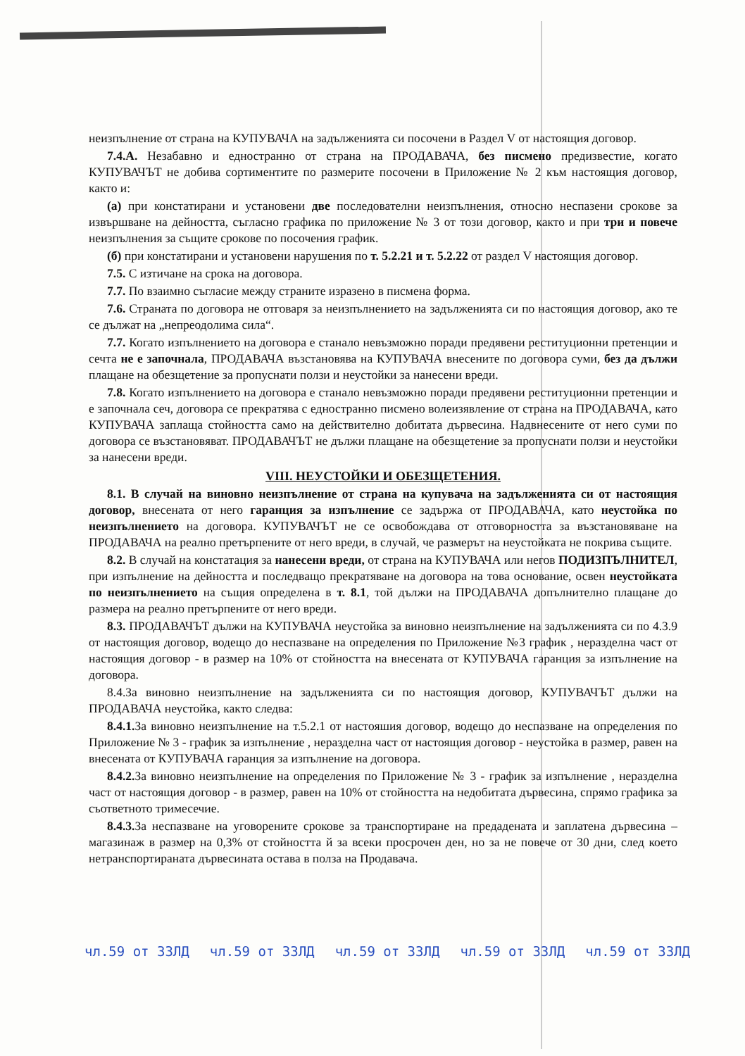неизпълнение от страна на КУПУВАЧА на задълженията си посочени в Раздел V от настоящия договор.
7.4.А. Незабавно и едностранно от страна на ПРОДАВАЧА, без писмено предизвестие, когато КУПУВАЧЪТ не добива сортиментите по размерите посочени в Приложение № 2 към настоящия договор, както и:
(а) при констатирани и установени две последователни неизпълнения, относно неспазени срокове за извършване на дейността, съгласно графика по приложение № 3 от този договор, както и при три и повече неизпълнения за същите срокове по посочения график.
(б) при констатирани и установени нарушения по т. 5.2.21 и т. 5.2.22 от раздел V настоящия договор.
7.5. С изтичане на срока на договора.
7.7. По взаимно съгласие между страните изразено в писмена форма.
7.6. Страната по договора не отговаря за неизпълнението на задълженията си по настоящия договор, ако те се дължат на „непреодолима сила“.
7.7. Когато изпълнението на договора е станало невъзможно поради предявени реституционни претенции и сечта не е започнала, ПРОДАВАЧА възстановява на КУПУВАЧА внесените по договора суми, без да дължи плащане на обезщетение за пропуснати ползи и неустойки за нанесени вреди.
7.8. Когато изпълнението на договора е станало невъзможно поради предявени реституционни претенции и е започнала сеч, договора се прекратява с едностранно писмено волеизявление от страна на ПРОДАВАЧА, като КУПУВАЧА заплаща стойността само на действително добитата дървесина. Надвнесените от него суми по договора се възстановяват. ПРОДАВАЧЪТ не дължи плащане на обезщетение за пропуснати ползи и неустойки за нанесени вреди.
VIII. НЕУСТОЙКИ И ОБЕЗЩЕТЕНИЯ.
8.1. В случай на виновно неизпълнение от страна на купувача на задълженията си от настоящия договор, внесената от него гаранция за изпълнение се задържа от ПРОДАВАЧА, като неустойка по неизпълнението на договора. КУПУВАЧЪТ не се освобождава от отговорността за възстановяване на ПРОДАВАЧА на реално претърпените от него вреди, в случай, че размерът на неустойката не покрива същите.
8.2. В случай на констатация за нанесени вреди, от страна на КУПУВАЧА или негов ПОДИЗПЪЛНИТЕЛ, при изпълнение на дейността и последващо прекратяване на договора на това основание, освен неустойката по неизпълнението на същия определена в т. 8.1, той дължи на ПРОДАВАЧА допълнително плащане до размера на реално претърпените от него вреди.
8.3. ПРОДАВАЧЪТ дължи на КУПУВАЧА неустойка за виновно неизпълнение на задълженията си по 4.3.9 от настоящия договор, водещо до неспазване на определения по Приложение №3 график , неразделна част от настоящия договор - в размер на 10% от стойността на внесената от КУПУВАЧА гаранция за изпълнение на договора.
8.4.За виновно неизпълнение на задълженията си по настоящия договор, КУПУВАЧЪТ дължи на ПРОДАВАЧА неустойка, както следва:
8.4.1. За виновно неизпълнение на т.5.2.1 от настояшия договор, водещо до неспазване на определения по Приложение № 3 - график за изпълнение , неразделна част от настоящия договор - неустойка в размер, равен на внесената от КУПУВАЧА гаранция за изпълнение на договора.
8.4.2. За виновно неизпълнение на определения по Приложение № 3 - график за изпълнение , неразделна част от настоящия договор - в размер, равен на 10% от стойността на недобитата дървесина, спрямо графика за съответното тримесечие.
8.4.3. За неспазване на уговорените срокове за транспортиране на предадената и заплатена дървесина – магазинаж в размер на 0,3% от стойността й за всеки просрочен ден, но за не повече от 30 дни, след което нетранспортираната дървесината остава в полза на Продавача.
чл.59 от ЗЗЛД чл.59 от ЗЗЛД чл.59 от ЗЗЛД чл.59 от ЗЗЛД чл.59 от ЗЗЛД